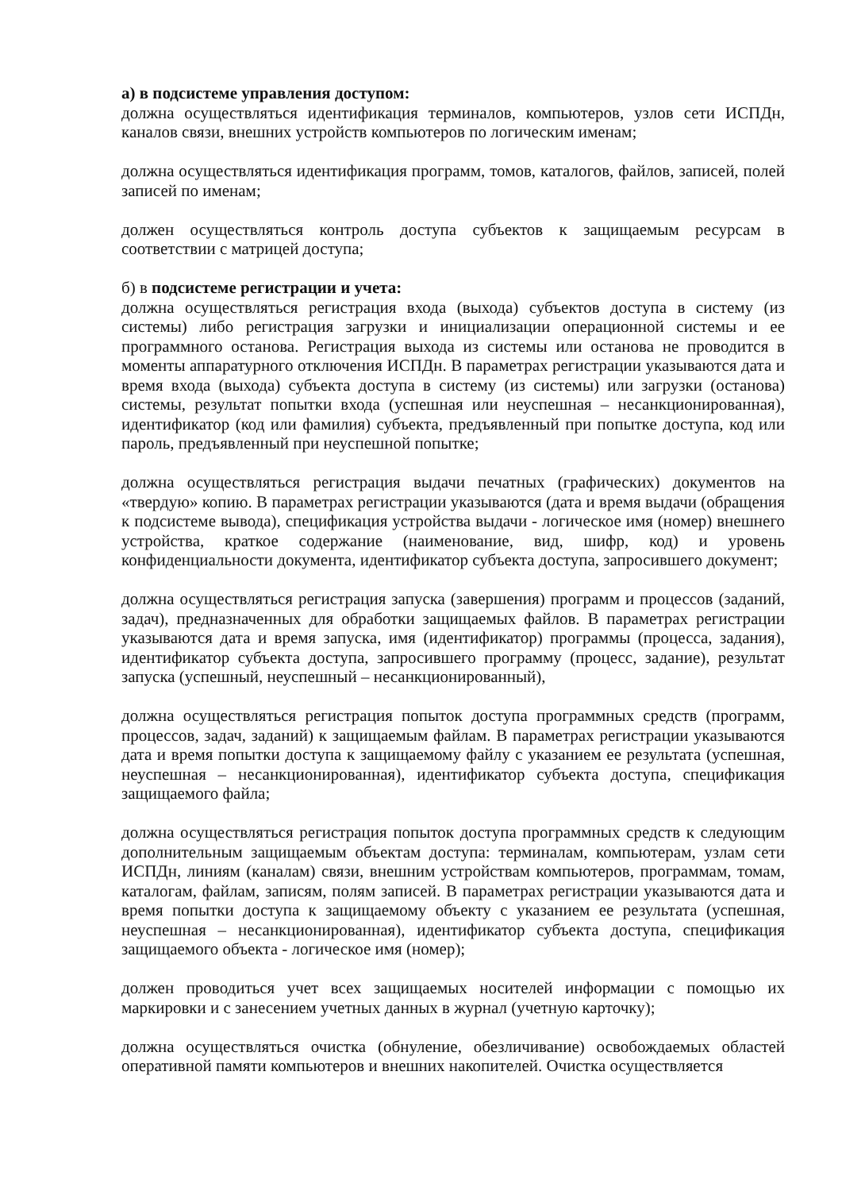а) в подсистеме управления доступом:
должна осуществляться идентификация терминалов, компьютеров, узлов сети ИСПДн, каналов связи, внешних устройств компьютеров по логическим именам;
должна осуществляться идентификация программ, томов, каталогов, файлов, записей, полей записей по именам;
должен осуществляться контроль доступа субъектов к защищаемым ресурсам в соответствии с матрицей доступа;
б) в подсистеме регистрации и учета:
должна осуществляться регистрация входа (выхода) субъектов доступа в систему (из системы) либо регистрация загрузки и инициализации операционной системы и ее программного останова. Регистрация выхода из системы или останова не проводится в моменты аппаратурного отключения ИСПДн. В параметрах регистрации указываются дата и время входа (выхода) субъекта доступа в систему (из системы) или загрузки (останова) системы, результат попытки входа (успешная или неуспешная – несанкционированная), идентификатор (код или фамилия) субъекта, предъявленный при попытке доступа, код или пароль, предъявленный при неуспешной попытке;
должна осуществляться регистрация выдачи печатных (графических) документов на «твердую» копию. В параметрах регистрации указываются (дата и время выдачи (обращения к подсистеме вывода), спецификация устройства выдачи - логическое имя (номер) внешнего устройства, краткое содержание (наименование, вид, шифр, код) и уровень конфиденциальности документа, идентификатор субъекта доступа, запросившего документ;
должна осуществляться регистрация запуска (завершения) программ и процессов (заданий, задач), предназначенных для обработки защищаемых файлов. В параметрах регистрации указываются дата и время запуска, имя (идентификатор) программы (процесса, задания), идентификатор субъекта доступа, запросившего программу (процесс, задание), результат запуска (успешный, неуспешный – несанкционированный),
должна осуществляться регистрация попыток доступа программных средств (программ, процессов, задач, заданий) к защищаемым файлам. В параметрах регистрации указываются дата и время попытки доступа к защищаемому файлу с указанием ее результата (успешная, неуспешная – несанкционированная), идентификатор субъекта доступа, спецификация защищаемого файла;
должна осуществляться регистрация попыток доступа программных средств к следующим дополнительным защищаемым объектам доступа: терминалам, компьютерам, узлам сети ИСПДн, линиям (каналам) связи, внешним устройствам компьютеров, программам, томам, каталогам, файлам, записям, полям записей. В параметрах регистрации указываются дата и время попытки доступа к защищаемому объекту с указанием ее результата (успешная, неуспешная – несанкционированная), идентификатор субъекта доступа, спецификация защищаемого объекта - логическое имя (номер);
должен проводиться учет всех защищаемых носителей информации с помощью их маркировки и с занесением учетных данных в журнал (учетную карточку);
должна осуществляться очистка (обнуление, обезличивание) освобождаемых областей оперативной памяти компьютеров и внешних накопителей. Очистка осуществляется